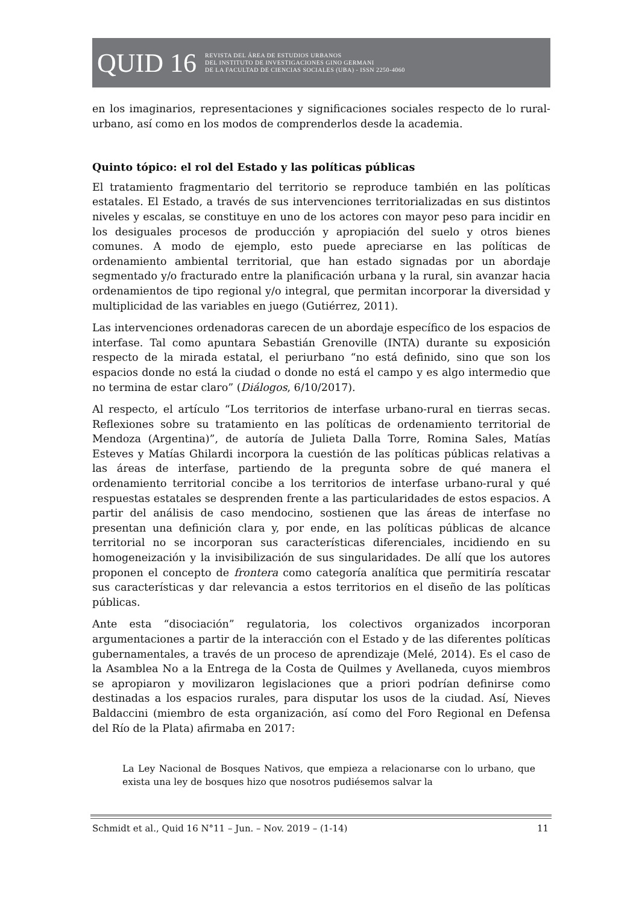QUID 16 REVISTA DEL ÁREA DE ESTUDIOS URBANOS
DEL INSTITUTO DE INVESTIGACIONES GINO GERMANI
DE LA FACULTAD DE CIENCIAS SOCIALES (UBA) - ISSN 2250-4060
en los imaginarios, representaciones y significaciones sociales respecto de lo rural-urbano, así como en los modos de comprenderlos desde la academia.
Quinto tópico: el rol del Estado y las políticas públicas
El tratamiento fragmentario del territorio se reproduce también en las políticas estatales. El Estado, a través de sus intervenciones territorializadas en sus distintos niveles y escalas, se constituye en uno de los actores con mayor peso para incidir en los desiguales procesos de producción y apropiación del suelo y otros bienes comunes. A modo de ejemplo, esto puede apreciarse en las políticas de ordenamiento ambiental territorial, que han estado signadas por un abordaje segmentado y/o fracturado entre la planificación urbana y la rural, sin avanzar hacia ordenamientos de tipo regional y/o integral, que permitan incorporar la diversidad y multiplicidad de las variables en juego (Gutiérrez, 2011).
Las intervenciones ordenadoras carecen de un abordaje específico de los espacios de interfase. Tal como apuntara Sebastián Grenoville (INTA) durante su exposición respecto de la mirada estatal, el periurbano “no está definido, sino que son los espacios donde no está la ciudad o donde no está el campo y es algo intermedio que no termina de estar claro” (Diálogos, 6/10/2017).
Al respecto, el artículo “Los territorios de interfase urbano-rural en tierras secas. Reflexiones sobre su tratamiento en las políticas de ordenamiento territorial de Mendoza (Argentina)”, de autoría de Julieta Dalla Torre, Romina Sales, Matías Esteves y Matías Ghilardi incorpora la cuestión de las políticas públicas relativas a las áreas de interfase, partiendo de la pregunta sobre de qué manera el ordenamiento territorial concibe a los territorios de interfase urbano-rural y qué respuestas estatales se desprenden frente a las particularidades de estos espacios. A partir del análisis de caso mendocino, sostienen que las áreas de interfase no presentan una definición clara y, por ende, en las políticas públicas de alcance territorial no se incorporan sus características diferenciales, incidiendo en su homogeneización y la invisibilización de sus singularidades. De allí que los autores proponen el concepto de frontera como categoría analítica que permitiría rescatar sus características y dar relevancia a estos territorios en el diseño de las políticas públicas.
Ante esta “disociación” regulatoria, los colectivos organizados incorporan argumentaciones a partir de la interacción con el Estado y de las diferentes políticas gubernamentales, a través de un proceso de aprendizaje (Melé, 2014). Es el caso de la Asamblea No a la Entrega de la Costa de Quilmes y Avellaneda, cuyos miembros se apropiaron y movilizaron legislaciones que a priori podrían definirse como destinadas a los espacios rurales, para disputar los usos de la ciudad. Así, Nieves Baldaccini (miembro de esta organización, así como del Foro Regional en Defensa del Río de la Plata) afirmaba en 2017:
La Ley Nacional de Bosques Nativos, que empieza a relacionarse con lo urbano, que exista una ley de bosques hizo que nosotros pudiésemos salvar la
Schmidt et al., Quid 16 N°11 – Jun. – Nov. 2019 – (1-14) 11